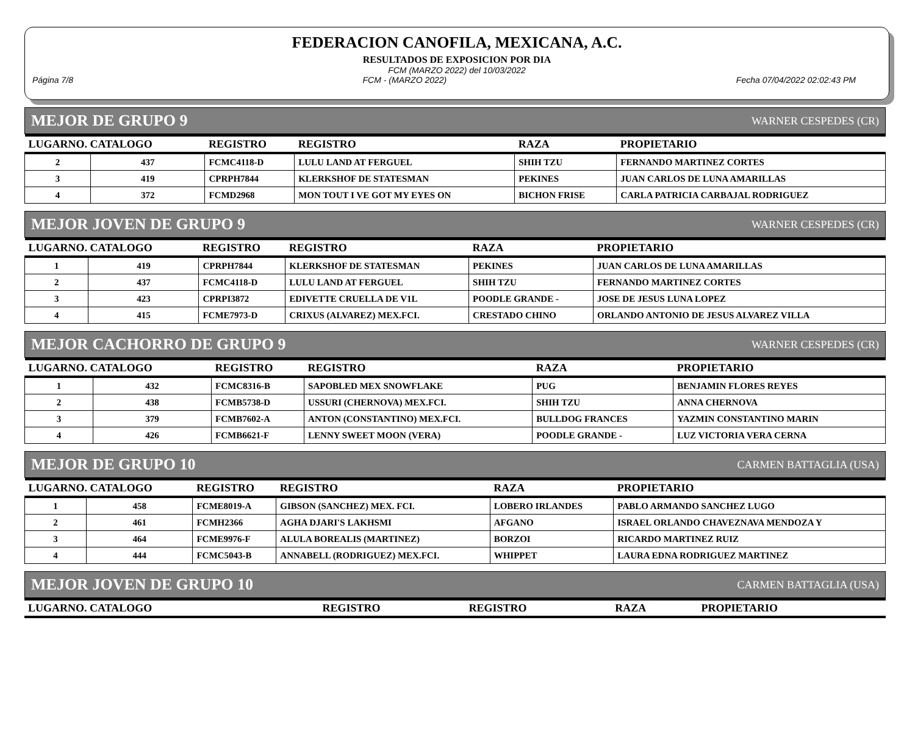FEDERACION CANOFILA, MEXICANA, A.C.
RESULTADOS DE EXPOSICION POR DIA
FCM (MARZO 2022) del 10/03/2022
Página 7/8 FCM - (MARZO 2022) Fecha 07/04/2022 02:02:43 PM
MEJOR DE GRUPO 9 WARNER CESPEDES (CR)
| LUGARNO. CATALOGO | | REGISTRO | REGISTRO | RAZA | PROPIETARIO |
| --- | --- | --- | --- | --- | --- |
| 2 | 437 | FCMC4118-D | LULU LAND AT FERGUEL | SHIH TZU | FERNANDO MARTINEZ CORTES |
| 3 | 419 | CPRPH7844 | KLERKSHOF DE STATESMAN | PEKINES | JUAN CARLOS DE LUNA AMARILLAS |
| 4 | 372 | FCMD2968 | MON TOUT I VE GOT MY EYES ON | BICHON FRISE | CARLA PATRICIA CARBAJAL RODRIGUEZ |
MEJOR JOVEN DE GRUPO 9 WARNER CESPEDES (CR)
| LUGARNO. CATALOGO | | REGISTRO | REGISTRO | RAZA | PROPIETARIO |
| --- | --- | --- | --- | --- | --- |
| 1 | 419 | CPRPH7844 | KLERKSHOF DE STATESMAN | PEKINES | JUAN CARLOS DE LUNA AMARILLAS |
| 2 | 437 | FCMC4118-D | LULU LAND AT FERGUEL | SHIH TZU | FERNANDO MARTINEZ CORTES |
| 3 | 423 | CPRPI3872 | EDIVETTE CRUELLA DE V1L | POODLE GRANDE - | JOSE DE JESUS LUNA LOPEZ |
| 4 | 415 | FCME7973-D | CRIXUS (ALVAREZ) MEX.FCI. | CRESTADO CHINO | ORLANDO ANTONIO DE JESUS ALVAREZ VILLA |
MEJOR CACHORRO DE GRUPO 9 WARNER CESPEDES (CR)
| LUGARNO. CATALOGO | | REGISTRO | REGISTRO | RAZA | PROPIETARIO |
| --- | --- | --- | --- | --- | --- |
| 1 | 432 | FCMC8316-B | SAPOBLED MEX SNOWFLAKE | PUG | BENJAMIN FLORES REYES |
| 2 | 438 | FCMB5738-D | USSURI (CHERNOVA) MEX.FCI. | SHIH TZU | ANNA CHERNOVA |
| 3 | 379 | FCMB7602-A | ANTON (CONSTANTINO) MEX.FCI. | BULLDOG FRANCES | YAZMIN CONSTANTINO MARIN |
| 4 | 426 | FCMB6621-F | LENNY SWEET MOON (VERA) | POODLE GRANDE - | LUZ VICTORIA VERA CERNA |
MEJOR DE GRUPO 10 CARMEN BATTAGLIA (USA)
| LUGARNO. CATALOGO | | REGISTRO | REGISTRO | RAZA | PROPIETARIO |
| --- | --- | --- | --- | --- | --- |
| 1 | 458 | FCME8019-A | GIBSON (SANCHEZ) MEX. FCI. | LOBERO IRLANDES | PABLO ARMANDO SANCHEZ LUGO |
| 2 | 461 | FCMH2366 | AGHA DJARI'S LAKHSMI | AFGANO | ISRAEL ORLANDO CHAVEZNAVA MENDOZA Y |
| 3 | 464 | FCME9976-F | ALULA BOREALIS (MARTINEZ) | BORZOI | RICARDO MARTINEZ RUIZ |
| 4 | 444 | FCMC5043-B | ANNABELL (RODRIGUEZ) MEX.FCI. | WHIPPET | LAURA EDNA RODRIGUEZ MARTINEZ |
MEJOR JOVEN DE GRUPO 10 CARMEN BATTAGLIA (USA)
| LUGARNO. CATALOGO | REGISTRO | REGISTRO | RAZA | PROPIETARIO |
| --- | --- | --- | --- | --- |